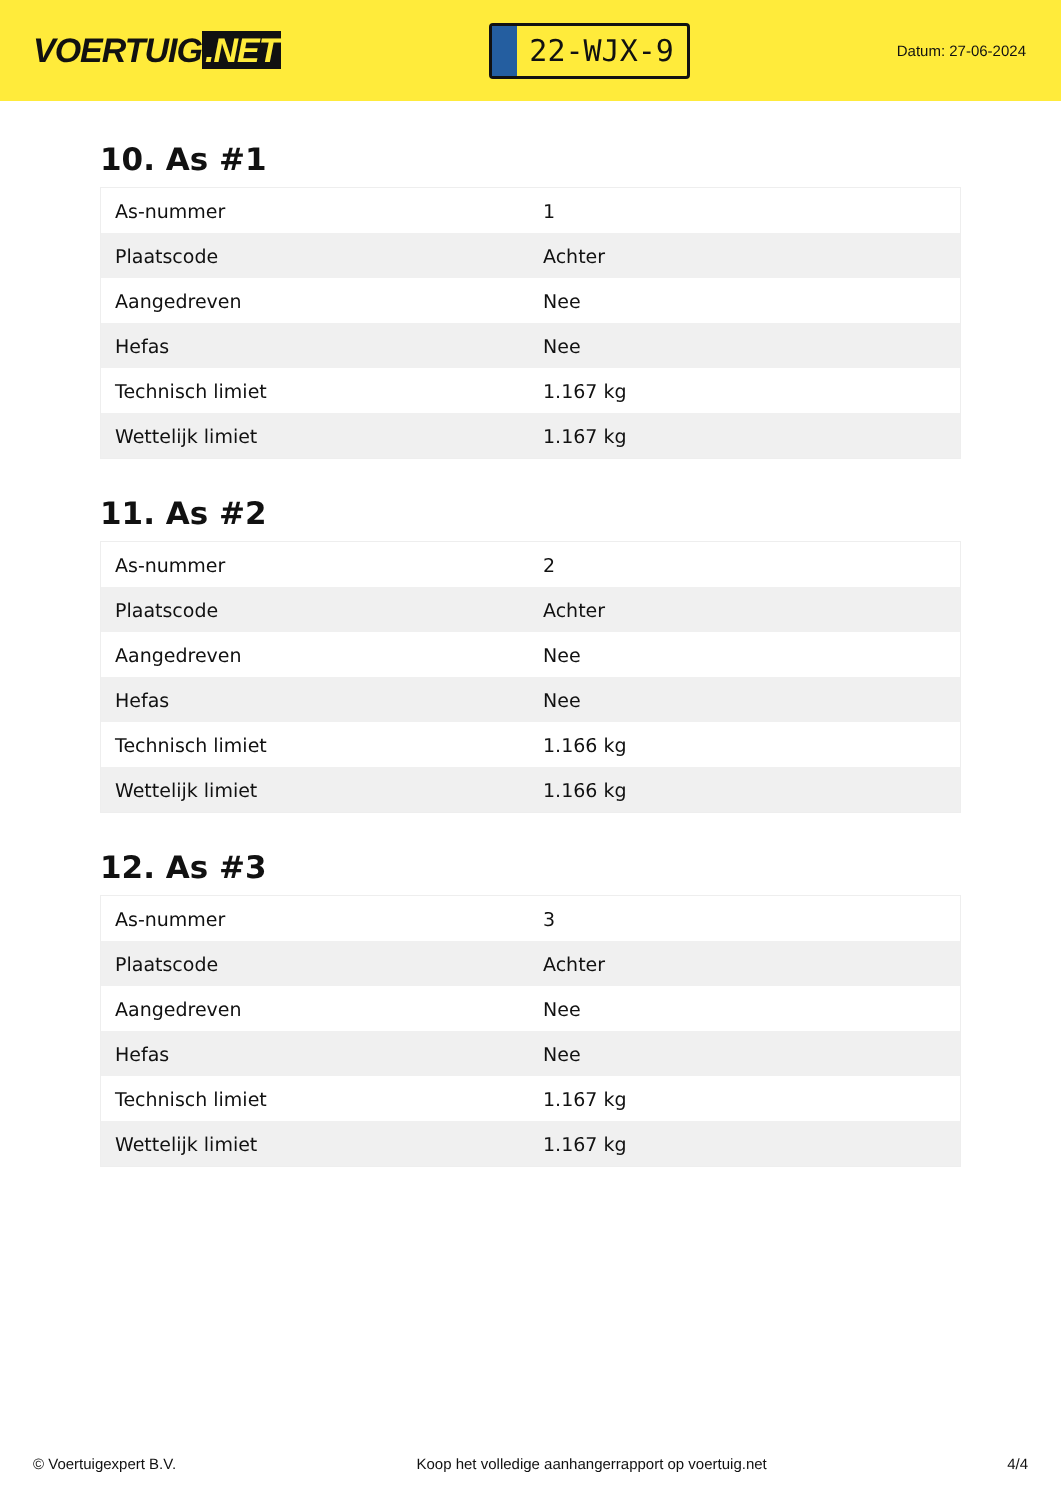VOERTUIG.NET
22-WJX-9
Datum: 27-06-2024
10. As #1
| As-nummer | 1 |
| Plaatscode | Achter |
| Aangedreven | Nee |
| Hefas | Nee |
| Technisch limiet | 1.167 kg |
| Wettelijk limiet | 1.167 kg |
11. As #2
| As-nummer | 2 |
| Plaatscode | Achter |
| Aangedreven | Nee |
| Hefas | Nee |
| Technisch limiet | 1.166 kg |
| Wettelijk limiet | 1.166 kg |
12. As #3
| As-nummer | 3 |
| Plaatscode | Achter |
| Aangedreven | Nee |
| Hefas | Nee |
| Technisch limiet | 1.167 kg |
| Wettelijk limiet | 1.167 kg |
© Voertuigexpert B.V. Koop het volledige aanhangerrapport op voertuig.net 4/4